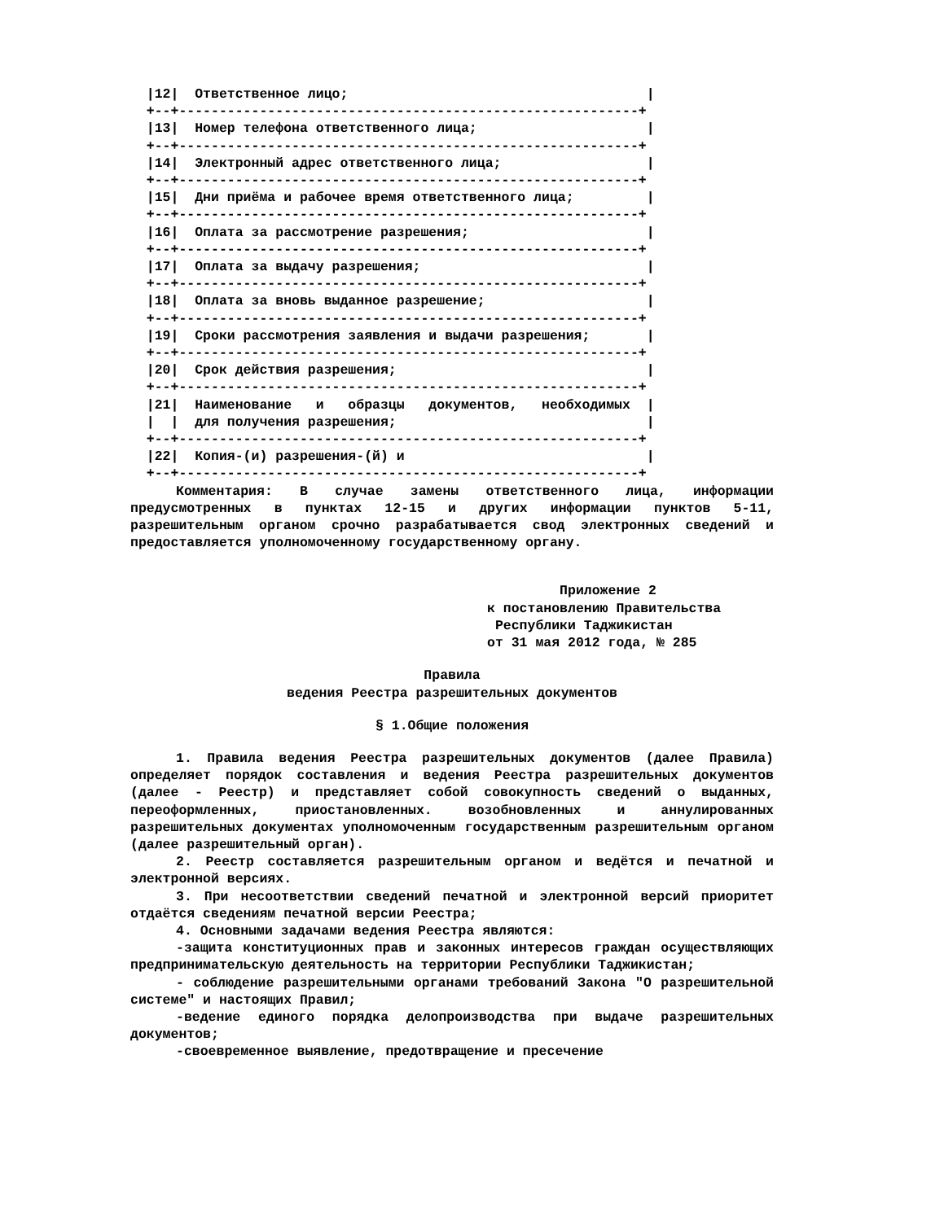|12|  Ответственное лицо;                                     |
  +--+---------------------------------------------------------+
  |13|  Номер телефона ответственного лица;                     |
  +--+---------------------------------------------------------+
  |14|  Электронный адрес ответственного лица;                  |
  +--+---------------------------------------------------------+
  |15|  Дни приёма и рабочее время ответственного лица;         |
  +--+---------------------------------------------------------+
  |16|  Оплата за рассмотрение разрешения;                      |
  +--+---------------------------------------------------------+
  |17|  Оплата за выдачу разрешения;                            |
  +--+---------------------------------------------------------+
  |18|  Оплата за вновь выданное разрешение;                    |
  +--+---------------------------------------------------------+
  |19|  Сроки рассмотрения заявления и выдачи разрешения;       |
  +--+---------------------------------------------------------+
  |20|  Срок действия разрешения;                               |
  +--+---------------------------------------------------------+
  |21|  Наименование   и   образцы   документов,   необходимых  |
  |  |  для получения разрешения;                               |
  +--+---------------------------------------------------------+
  |22|  Копия-(и) разрешения-(й) и                              |
  +--+---------------------------------------------------------+
Комментария: В случае замены ответственного лица, информации предусмотренных в пунктах 12-15 и других информации пунктов 5-11, разрешительным органом срочно разрабатывается свод электронных сведений и предоставляется уполномоченному государственному органу.
Приложение 2
к постановлению Правительства
Республики Таджикистан
от 31 мая 2012 года, № 285
Правила
ведения Реестра разрешительных документов
§ 1.Общие положения
1. Правила ведения Реестра разрешительных документов (далее Правила) определяет порядок составления и ведения Реестра разрешительных документов (далее - Реестр) и представляет собой совокупность сведений о выданных, переоформленных, приостановленных. возобновленных и аннулированных разрешительных документах уполномоченным государственным разрешительным органом (далее разрешительный орган).
2. Реестр составляется разрешительным органом и ведётся и печатной и электронной версиях.
3. При несоответствии сведений печатной и электронной версий приоритет отдаётся сведениям печатной версии Реестра;
4. Основными задачами ведения Реестра являются:
-защита конституционных прав и законных интересов граждан осуществляющих предпринимательскую деятельность на территории Республики Таджикистан;
- соблюдение разрешительными органами требований Закона "О разрешительной системе" и настоящих Правил;
-ведение единого порядка делопроизводства при выдаче разрешительных документов;
-своевременное выявление, предотвращение и пресечение